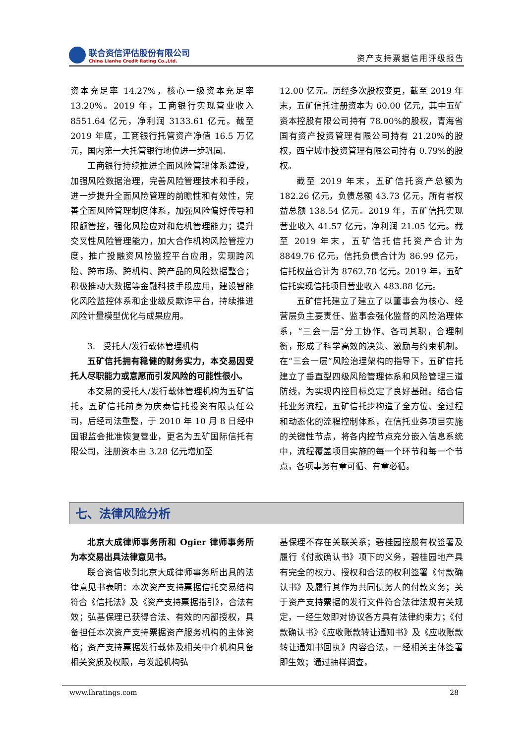联合资信评估股份有限公司
China Lianhe Credit Rating Co.,Ltd.
资产支持票据信用评级报告
资本充足率 14.27%，核心一级资本充足率 13.20%。2019 年，工商银行实现营业收入 8551.64 亿元，净利润 3133.61 亿元。截至 2019 年底，工商银行托管资产净值 16.5 万亿元，国内第一大托管银行地位进一步巩固。
工商银行持续推进全面风险管理体系建设，加强风险数据治理，完善风险管理技术和手段，进一步提升全面风险管理的前瞻性和有效性，完善全面风险管理制度体系，加强风险偏好传导和限额管控，强化风险应对和危机管理能力；提升交叉性风险管理能力，加大合作机构风险管控力度，推广投融资风险监控平台应用，实现跨风险、跨市场、跨机构、跨产品的风险数据整合；积极推动大数据等金融科技手段应用，建设智能化风险监控体系和企业级反欺诈平台，持续推进风险计量模型优化与成果应用。
3. 受托人/发行载体管理机构
五矿信托拥有稳健的财务实力，本交易因受托人尽职能力或意愿而引发风险的可能性很小。
本交易的受托人/发行载体管理机构为五矿信托。五矿信托前身为庆泰信托投资有限责任公司，后经司法重整，于 2010 年 10 月 8 日经中国银监会批准恢复营业，更名为五矿国际信托有限公司，注册资本由 3.28 亿元增加至
12.00 亿元。历经多次股权变更，截至 2019 年末，五矿信托注册资本为 60.00 亿元，其中五矿资本控股有限公司持有 78.00%的股权，青海省国有资产投资管理有限公司持有 21.20%的股权，西宁城市投资管理有限公司持有 0.79%的股权。
截至 2019 年末，五矿信托资产总额为 182.26 亿元，负债总额 43.73 亿元，所有者权益总额 138.54 亿元。2019 年，五矿信托实现营业收入 41.57 亿元，净利润 21.05 亿元。截至 2019 年末，五矿信托信托资产合计为 8849.76 亿元，信托负债合计为 86.99 亿元，信托权益合计为 8762.78 亿元。2019 年，五矿信托实现信托项目营业收入 483.88 亿元。
五矿信托建立了建立了以董事会为核心、经营层负主要责任、监事会强化监督的风险治理体系，“三会一层”分工协作、各司其职，合理制衡，形成了科学高效的决策、激励与约束机制。在“三会一层”风险治理架构的指导下，五矿信托建立了垂直型四级风险管理体系和风险管理三道防线，为实现内控目标奠定了良好基础。结合信托业务流程，五矿信托步构造了全方位、全过程和动态化的流程控制体系，在信托业务项目实施的关键性节点，将各内控节点充分嵌入信息系统中，流程覆盖项目实施的每一个环节和每一个节点，各项事务有章可循、有章必循。
七、法律风险分析
北京大成律师事务所和 Ogier 律师事务所为本交易出具法律意见书。
联合资信收到北京大成律师事务所出具的法律意见书表明：本次资产支持票据信托交易结构符合《信托法》及《资产支持票据指引》，合法有效；弘基保理已获得合法、有效的内部授权，具备担任本次资产支持票据资产服务机构的主体资格；资产支持票据发行载体及相关中介机构具备相关资质及权限，与发起机构弘
基保理不存在关联关系；碧桂园控股有权签署及履行《付款确认书》项下的义务，碧桂园地产具有完全的权力、授权和合法的权利签署《付款确认书》及履行其作为共同债务人的付款义务；关于资产支持票据的发行文件符合法律法规有关规定，一经生效即对协议各方具有法律约束力；《付款确认书》《应收账款转让通知书》及《应收账款转让通知书回执》内容合法，一经相关主体签署即生效；通过抽样调查，
www.lhratings.com 28